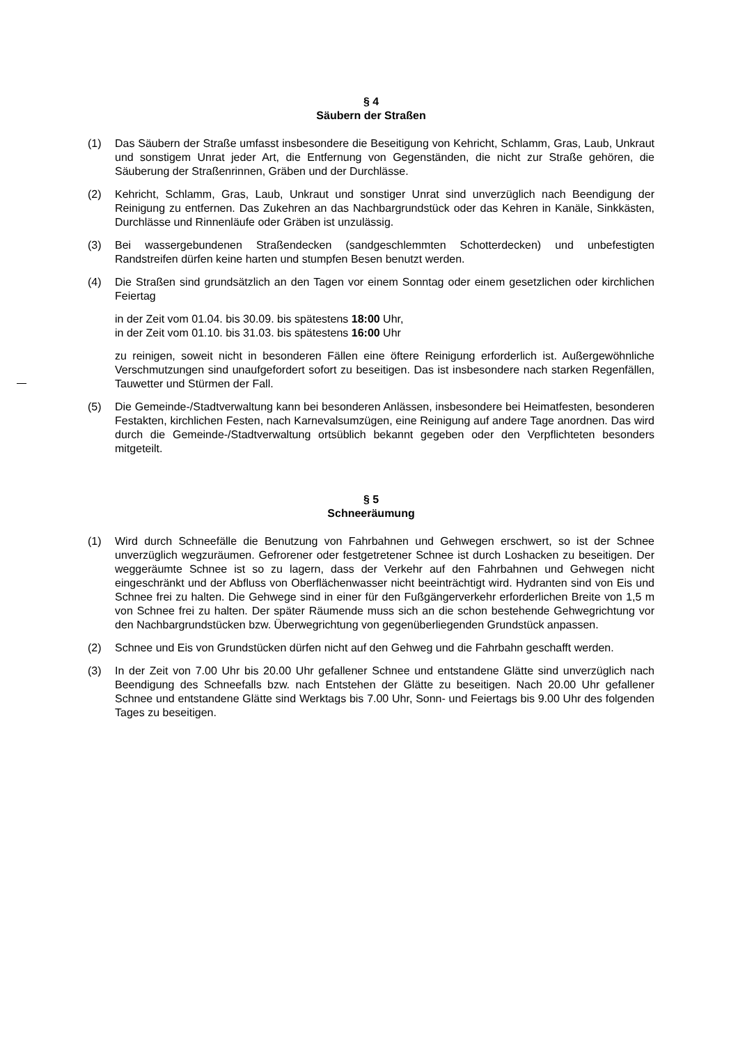§ 4
Säubern der Straßen
(1) Das Säubern der Straße umfasst insbesondere die Beseitigung von Kehricht, Schlamm, Gras, Laub, Unkraut und sonstigem Unrat jeder Art, die Entfernung von Gegenständen, die nicht zur Straße gehören, die Säuberung der Straßenrinnen, Gräben und der Durchlässe.
(2) Kehricht, Schlamm, Gras, Laub, Unkraut und sonstiger Unrat sind unverzüglich nach Beendigung der Reinigung zu entfernen. Das Zukehren an das Nachbargrundstück oder das Kehren in Kanäle, Sinkkästen, Durchlässe und Rinnenläufe oder Gräben ist unzulässig.
(3) Bei wassergebundenen Straßendecken (sandgeschlemmten Schotterdecken) und unbefestigten Randstreifen dürfen keine harten und stumpfen Besen benutzt werden.
(4) Die Straßen sind grundsätzlich an den Tagen vor einem Sonntag oder einem gesetzlichen oder kirchlichen Feiertag
in der Zeit vom 01.04. bis 30.09. bis spätestens 18:00 Uhr,
in der Zeit vom 01.10. bis 31.03. bis spätestens 16:00 Uhr
zu reinigen, soweit nicht in besonderen Fällen eine öftere Reinigung erforderlich ist. Außergewöhnliche Verschmutzungen sind unaufgefordert sofort zu beseitigen. Das ist insbesondere nach starken Regenfällen, Tauwetter und Stürmen der Fall.
(5) Die Gemeinde-/Stadtverwaltung kann bei besonderen Anlässen, insbesondere bei Heimatfesten, besonderen Festakten, kirchlichen Festen, nach Karnevalsumzügen, eine Reinigung auf andere Tage anordnen. Das wird durch die Gemeinde-/Stadtverwaltung ortsüblich bekannt gegeben oder den Verpflichteten besonders mitgeteilt.
§ 5
Schneeräumung
(1) Wird durch Schneefälle die Benutzung von Fahrbahnen und Gehwegen erschwert, so ist der Schnee unverzüglich wegzuräumen. Gefrorener oder festgetretener Schnee ist durch Loshacken zu beseitigen. Der weggeräumte Schnee ist so zu lagern, dass der Verkehr auf den Fahrbahnen und Gehwegen nicht eingeschränkt und der Abfluss von Oberflächenwasser nicht beeinträchtigt wird. Hydranten sind von Eis und Schnee frei zu halten. Die Gehwege sind in einer für den Fußgängerverkehr erforderlichen Breite von 1,5 m von Schnee frei zu halten. Der später Räumende muss sich an die schon bestehende Gehwegrichtung vor den Nachbargrundstücken bzw. Überwegrichtung von gegenüberliegenden Grundstück anpassen.
(2) Schnee und Eis von Grundstücken dürfen nicht auf den Gehweg und die Fahrbahn geschafft werden.
(3) In der Zeit von 7.00 Uhr bis 20.00 Uhr gefallener Schnee und entstandene Glätte sind unverzüglich nach Beendigung des Schneefalls bzw. nach Entstehen der Glätte zu beseitigen. Nach 20.00 Uhr gefallener Schnee und entstandene Glätte sind Werktags bis 7.00 Uhr, Sonn- und Feiertags bis 9.00 Uhr des folgenden Tages zu beseitigen.